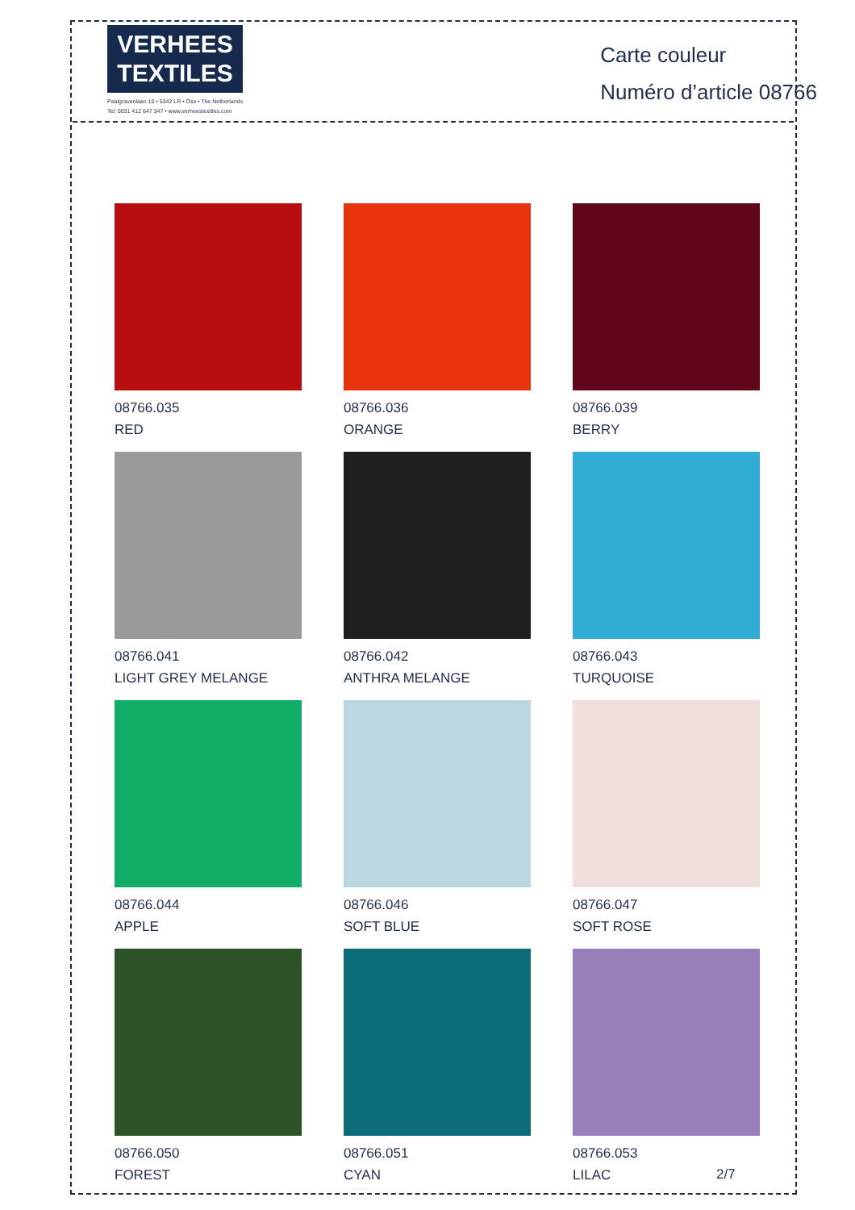VERHEES
TEXTILES
Paalgravenlaan 10 • 5342 LR • Oss • The Netherlands
Tel: 0031 412 647 347 • www.verheestextiles.com
Carte couleur
Numéro d’article 08766
08766.035
RED
08766.036
ORANGE
08766.039
BERRY
08766.041
LIGHT GREY MELANGE
08766.042
ANTHRA MELANGE
08766.043
TURQUOISE
08766.044
APPLE
08766.046
SOFT BLUE
08766.047
SOFT ROSE
08766.050
FOREST
08766.051
CYAN
08766.053
LILAC
2/7